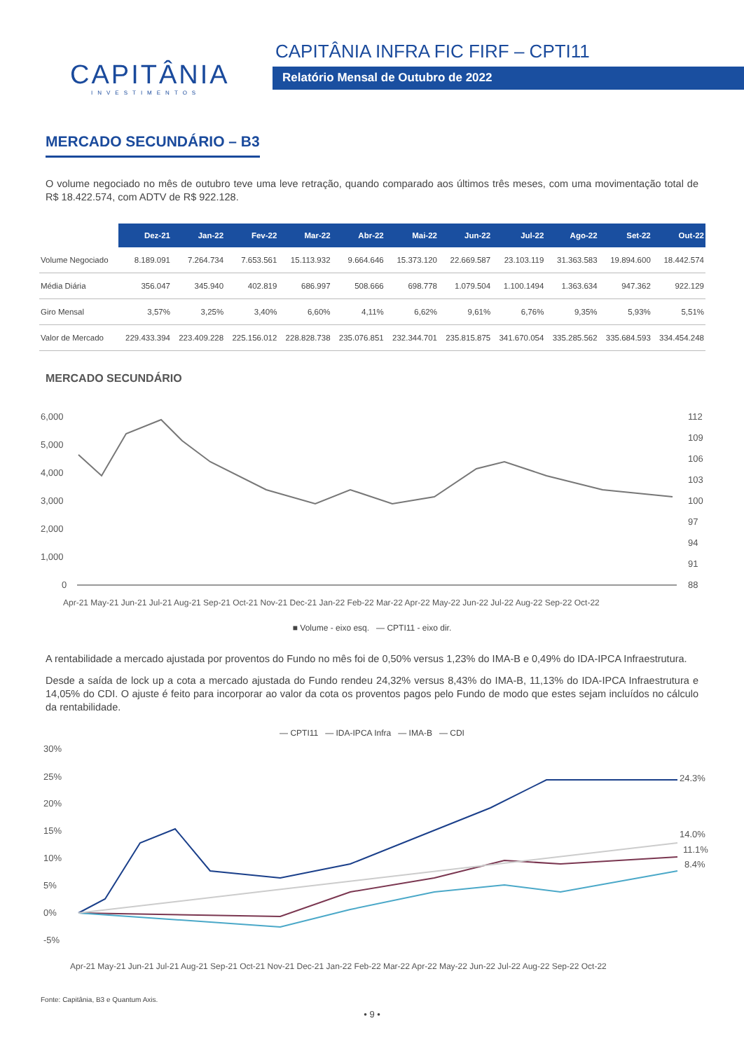CAPITÂNIA
INVESTIMENTOS
CAPITÂNIA INFRA FIC FIRF – CPTI11
Relatório Mensal de Outubro de 2022
MERCADO SECUNDÁRIO – B3
O volume negociado no mês de outubro teve uma leve retração, quando comparado aos últimos três meses, com uma movimentação total de R$ 18.422.574, com ADTV de R$ 922.128.
| | Dez-21 | Jan-22 | Fev-22 | Mar-22 | Abr-22 | Mai-22 | Jun-22 | Jul-22 | Ago-22 | Set-22 | Out-22 |
| --- | --- | --- | --- | --- | --- | --- | --- | --- | --- | --- | --- |
| Volume Negociado | 8.189.091 | 7.264.734 | 7.653.561 | 15.113.932 | 9.664.646 | 15.373.120 | 22.669.587 | 23.103.119 | 31.363.583 | 19.894.600 | 18.442.574 |
| Média Diária | 356.047 | 345.940 | 402.819 | 686.997 | 508.666 | 698.778 | 1.079.504 | 1.100.1494 | 1.363.634 | 947.362 | 922.129 |
| Giro Mensal | 3,57% | 3,25% | 3,40% | 6,60% | 4,11% | 6,62% | 9,61% | 6,76% | 9,35% | 5,93% | 5,51% |
| Valor de Mercado | 229.433.394 | 223.409.228 | 225.156.012 | 228.828.738 | 235.076.851 | 232.344.701 | 235.815.875 | 341.670.054 | 335.285.562 | 335.684.593 | 334.454.248 |
MERCADO SECUNDÁRIO
6,000
5,000
4,000
3,000
2,000
1,000
0
112
109
106
103
100
97
94
91
88
Apr-21 May-21 Jun-21 Jul-21 Aug-21 Sep-21 Oct-21 Nov-21 Dec-21 Jan-22 Feb-22 Mar-22 Apr-22 May-22 Jun-22 Jul-22 Aug-22 Sep-22 Oct-22
■ Volume - eixo esq. — CPTI11 - eixo dir.
A rentabilidade a mercado ajustada por proventos do Fundo no mês foi de 0,50% versus 1,23% do IMA-B e 0,49% do IDA-IPCA Infraestrutura.
Desde a saída de lock up a cota a mercado ajustada do Fundo rendeu 24,32% versus 8,43% do IMA-B, 11,13% do IDA-IPCA Infraestrutura e 14,05% do CDI. O ajuste é feito para incorporar ao valor da cota os proventos pagos pelo Fundo de modo que estes sejam incluídos no cálculo da rentabilidade.
— CPTI11 — IDA-IPCA Infra — IMA-B — CDI
30%
25%
20%
15%
10%
5%
0%
-5%
24.3%
14.0%
11.1%
8.4%
Apr-21 May-21 Jun-21 Jul-21 Aug-21 Sep-21 Oct-21 Nov-21 Dec-21 Jan-22 Feb-22 Mar-22 Apr-22 May-22 Jun-22 Jul-22 Aug-22 Sep-22 Oct-22
Fonte: Capitânia, B3 e Quantum Axis.
• 9 •